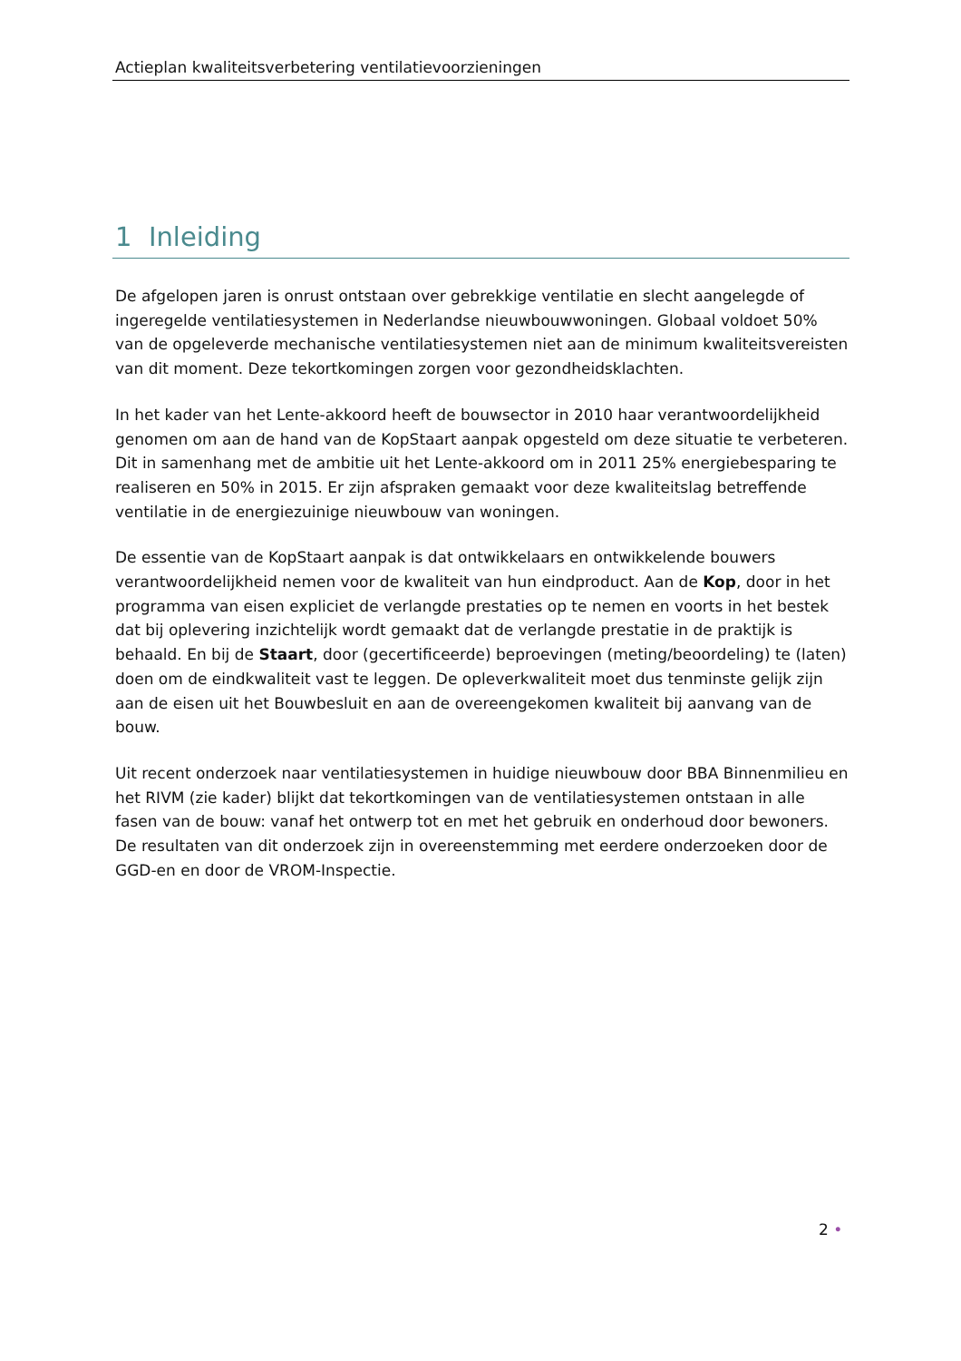Actieplan kwaliteitsverbetering ventilatievoorzieningen
1 Inleiding
De afgelopen jaren is onrust ontstaan over gebrekkige ventilatie en slecht aangelegde of ingeregelde ventilatiesystemen in Nederlandse nieuwbouwwoningen. Globaal voldoet 50% van de opgeleverde mechanische ventilatiesystemen niet aan de minimum kwaliteitsvereisten van dit moment. Deze tekortkomingen zorgen voor gezondheidsklachten.
In het kader van het Lente-akkoord heeft de bouwsector in 2010 haar verantwoordelijkheid genomen om aan de hand van de KopStaart aanpak opgesteld om deze situatie te verbeteren. Dit in samenhang met de ambitie uit het Lente-akkoord om in 2011 25% energiebesparing te realiseren en 50% in 2015. Er zijn afspraken gemaakt voor deze kwaliteitslag betreffende ventilatie in de energiezuinige nieuwbouw van woningen.
De essentie van de KopStaart aanpak is dat ontwikkelaars en ontwikkelende bouwers verantwoordelijkheid nemen voor de kwaliteit van hun eindproduct. Aan de Kop, door in het programma van eisen expliciet de verlangde prestaties op te nemen en voorts in het bestek dat bij oplevering inzichtelijk wordt gemaakt dat de verlangde prestatie in de praktijk is behaald. En bij de Staart, door (gecertificeerde) beproevingen (meting/beoordeling) te (laten) doen om de eindkwaliteit vast te leggen. De opleverkwaliteit moet dus tenminste gelijk zijn aan de eisen uit het Bouwbesluit en aan de overeengekomen kwaliteit bij aanvang van de bouw.
Uit recent onderzoek naar ventilatiesystemen in huidige nieuwbouw door BBA Binnenmilieu en het RIVM (zie kader) blijkt dat tekortkomingen van de ventilatiesystemen ontstaan in alle fasen van de bouw: vanaf het ontwerp tot en met het gebruik en onderhoud door bewoners. De resultaten van dit onderzoek zijn in overeenstemming met eerdere onderzoeken door de GGD-en en door de VROM-Inspectie.
2 •